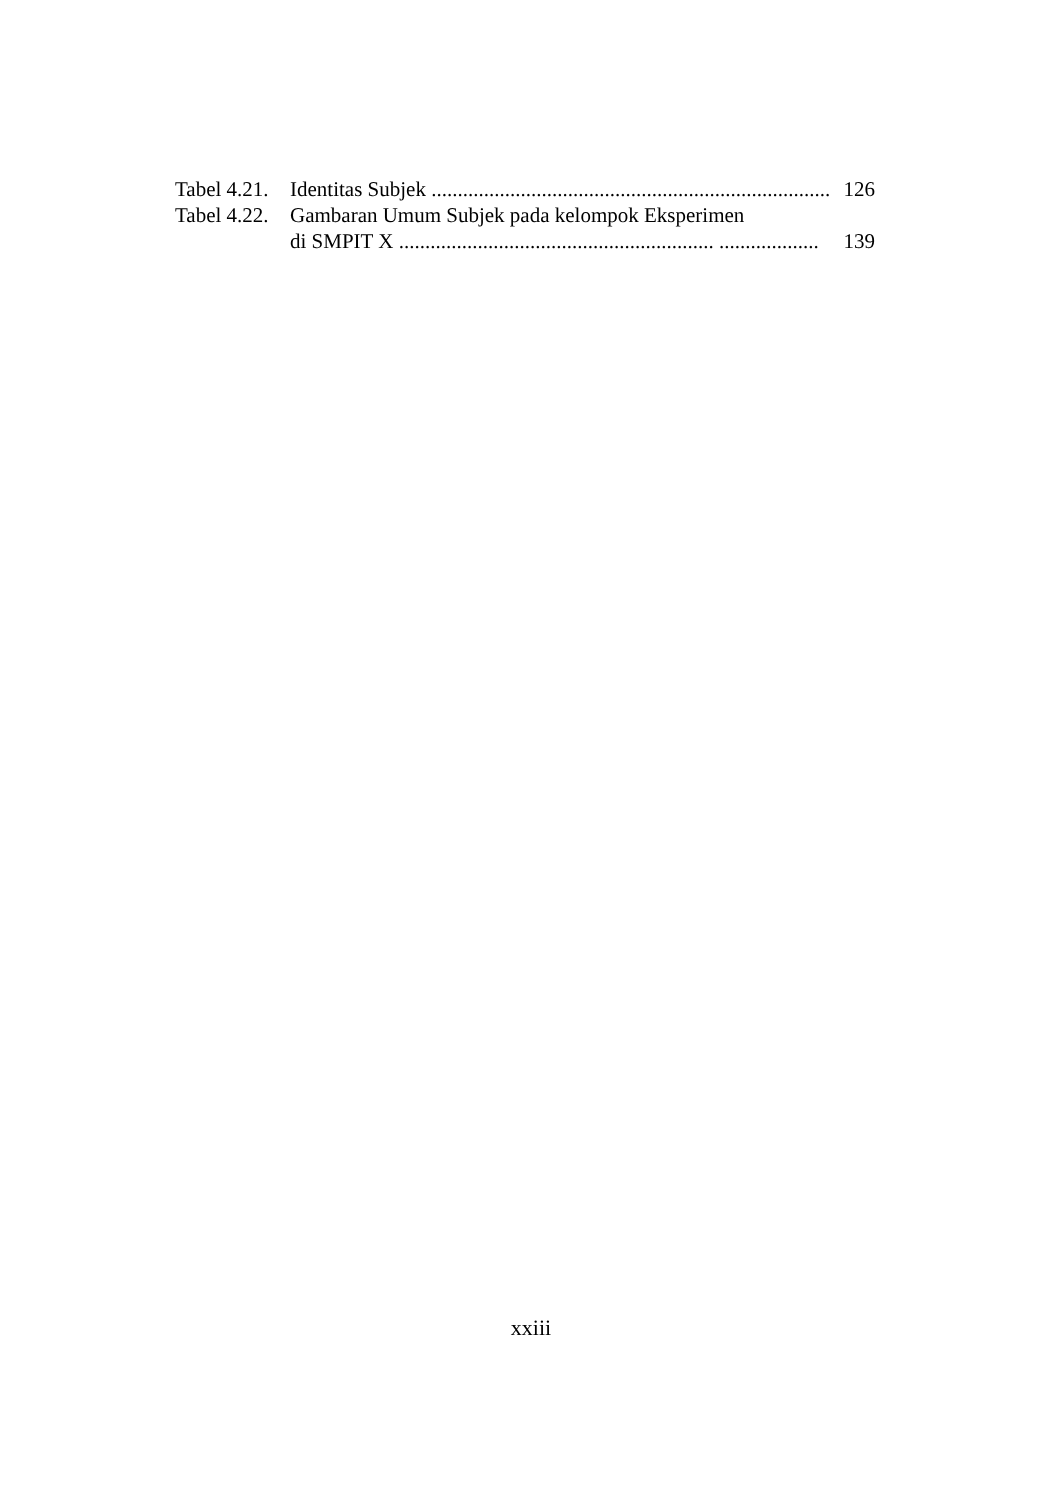Tabel 4.21. Identitas Subjek ............................................................................ 126
Tabel 4.22. Gambaran Umum Subjek pada kelompok Eksperimen
di SMPIT X ............................................................ ................... 139
xxiii